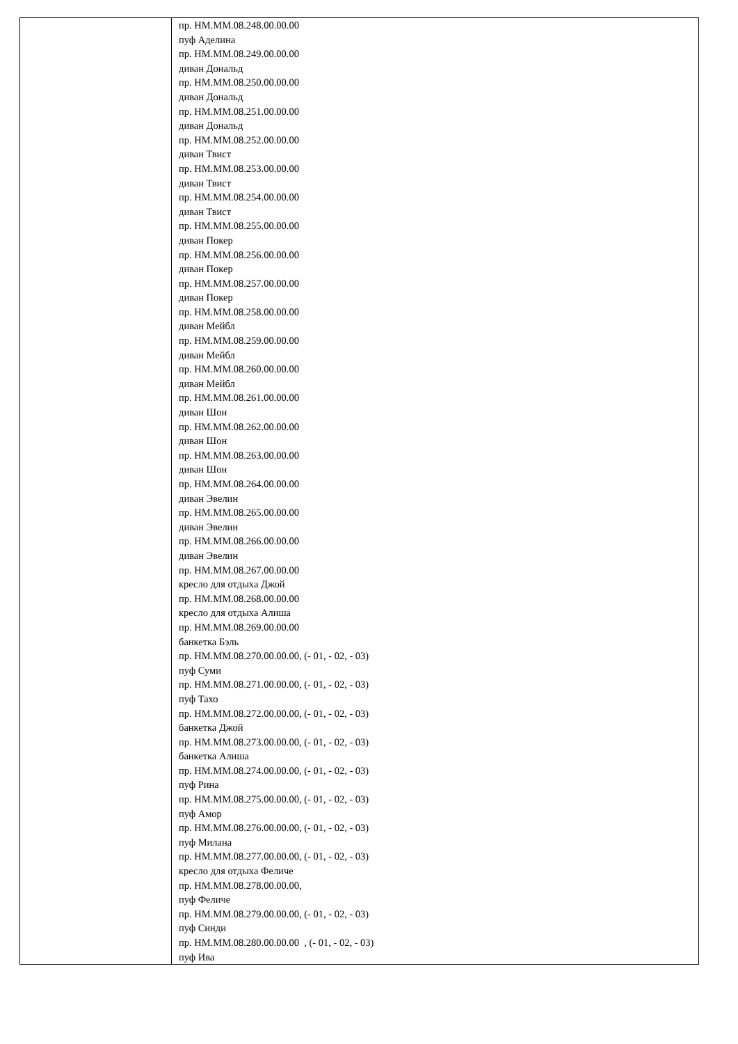| | пр. НМ.ММ.08.248.00.00.00 пуф Аделина пр. НМ.ММ.08.249.00.00.00 диван Дональд пр. НМ.ММ.08.250.00.00.00 диван Дональд пр. НМ.ММ.08.251.00.00.00 диван Дональд пр. НМ.ММ.08.252.00.00.00 диван Твист пр. НМ.ММ.08.253.00.00.00 диван Твист пр. НМ.ММ.08.254.00.00.00 диван Твист пр. НМ.ММ.08.255.00.00.00 диван Покер пр. НМ.ММ.08.256.00.00.00 диван Покер пр. НМ.ММ.08.257.00.00.00 диван Покер пр. НМ.ММ.08.258.00.00.00 диван Мейбл пр. НМ.ММ.08.259.00.00.00 диван Мейбл пр. НМ.ММ.08.260.00.00.00 диван Мейбл пр. НМ.ММ.08.261.00.00.00 диван Шон пр. НМ.ММ.08.262.00.00.00 диван Шон пр. НМ.ММ.08.263.00.00.00 диван Шон пр. НМ.ММ.08.264.00.00.00 диван Эвелин пр. НМ.ММ.08.265.00.00.00 диван Эвелин пр. НМ.ММ.08.266.00.00.00 диван Эвелин пр. НМ.ММ.08.267.00.00.00 кресло для отдыха Джой пр. НМ.ММ.08.268.00.00.00 кресло для отдыха Алиша пр. НМ.ММ.08.269.00.00.00 банкетка Бэль пр. НМ.ММ.08.270.00.00.00, (- 01, - 02, - 03) пуф Суми пр. НМ.ММ.08.271.00.00.00, (- 01, - 02, - 03) пуф Тахо пр. НМ.ММ.08.272.00.00.00, (- 01, - 02, - 03) банкетка Джой пр. НМ.ММ.08.273.00.00.00, (- 01, - 02, - 03) банкетка Алиша пр. НМ.ММ.08.274.00.00.00, (- 01, - 02, - 03) пуф Рина пр. НМ.ММ.08.275.00.00.00, (- 01, - 02, - 03) пуф Амор пр. НМ.ММ.08.276.00.00.00, (- 01, - 02, - 03) пуф Милана пр. НМ.ММ.08.277.00.00.00, (- 01, - 02, - 03) кресло для отдыха Феличе пр. НМ.ММ.08.278.00.00.00, пуф Феличе пр. НМ.ММ.08.279.00.00.00, (- 01, - 02, - 03) пуф Синди пр. НМ.ММ.08.280.00.00.00 , (- 01, - 02, - 03) пуф Ива |